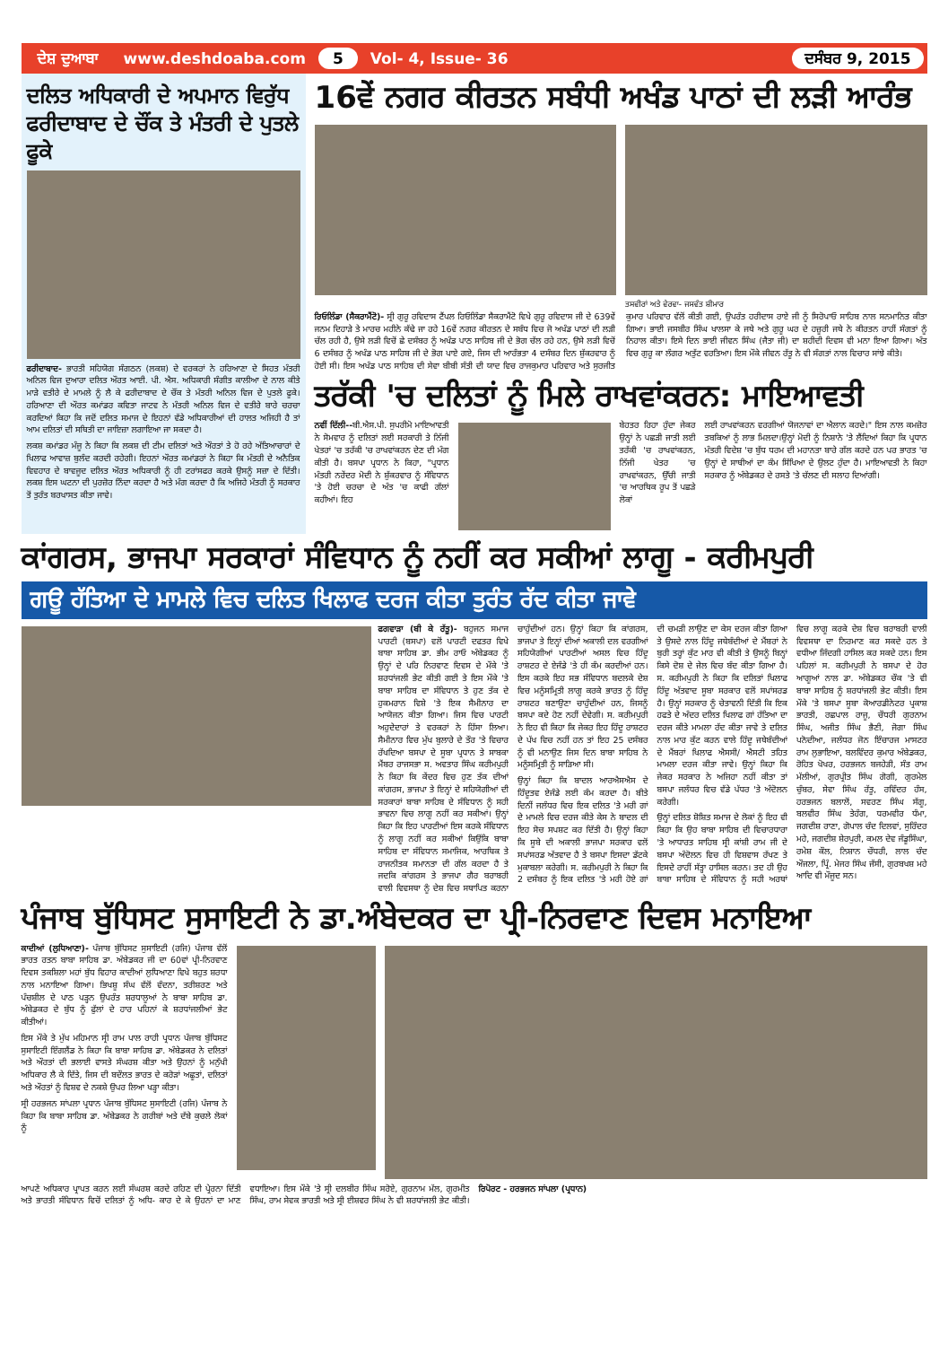ਦੇਸ਼ ਦੁਆਬਾ www.deshdoaba.com 5 Vol- 4, Issue- 36 ਦਸੰਬਰ 9, 2015
ਦਲਿਤ ਅਧਿਕਾਰੀ ਦੇ ਅਪਮਾਨ ਵਿਰੁੱਧ ਫਰੀਦਾਬਾਦ ਦੇ ਚੌਂਕ ਤੇ ਮੰਤਰੀ ਦੇ ਪੁਤਲੇ ਫੂਕੇ
ਫਰੀਦਾਬਾਦ- ਭਾਰਤੀ ਸਹਿਯੋਗ ਸੰਗਠਨ (ਲਕਸ਼) ਦੇ ਵਰਕਰਾਂ ਨੇ ਹਰਿਆਣਾ ਦੇ ਸਿਹਤ ਮੰਤਰੀ ਅਨਿਲ ਵਿਜ ਦੁਆਰਾ ਦਲਿਤ ਔਰਤ ਆਈ. ਪੀ. ਐਸ. ਅਧਿਕਾਰੀ ਸੰਗੀਤ ਕਾਲੀਆ ਦੇ ਨਾਲ ਕੀਤੇ ਮਾੜੇ ਵਤੀਰੇ ਦੇ ਮਾਮਲੇ ਨੂੰ ਲੈ ਕੇ ਫਰੀਦਾਬਾਦ ਦੇ ਚੌਂਕ ਤੇ ਮੰਤਰੀ ਅਨਿਲ ਵਿਜ ਦੇ ਪੁਤਲੇ ਫੂਕੇ। ਹਰਿਆਣਾ ਦੀ ਔਰਤ ਕਮਾਂਡਰ ਕਵਿਤਾ ਜਾਟਵ ਨੇ ਮੰਤਰੀ ਅਨਿਲ ਵਿਜ ਦੇ ਵਤੀਰੇ ਬਾਰੇ ਚਰਚਾ ਕਰਦਿਆਂ ਕਿਹਾ ਕਿ ਜਦੋਂ ਦਲਿਤ ਸਮਾਜ ਦੇ ਇਹਨਾਂ ਵੱਡੇ ਅਧਿਕਾਰੀਆਂ ਦੀ ਹਾਲਤ ਅਜਿਹੀ ਹੈ ਤਾਂ ਆਮ ਦਲਿਤਾਂ ਦੀ ਸਥਿਤੀ ਦਾ ਜਾਇਜ਼ਾ ਲਗਾਇਆ ਜਾ ਸਕਦਾ ਹੈ।
ਲਕਸ਼ ਕਮਾਂਡਰ ਮੰਜੂ ਨੇ ਕਿਹਾ ਕਿ ਲਕਸ਼ ਦੀ ਟੀਮ ਦਲਿਤਾਂ ਅਤੇ ਔਰਤਾਂ ਤੇ ਹੋ ਰਹੇ ਅੱਤਿਆਚਾਰਾਂ ਦੇ ਖਿਲਾਫ ਆਵਾਜ਼ ਬੁਲੰਦ ਕਰਦੀ ਰਹੇਗੀ। ਇਹਨਾਂ ਔਰਤ ਕਮਾਂਡਰਾਂ ਨੇ ਕਿਹਾ ਕਿ ਮੰਤਰੀ ਦੇ ਅਨੈਤਿਕ ਵਿਵਹਾਰ ਦੇ ਬਾਵਜੂਦ ਦਲਿਤ ਔਰਤ ਅਧਿਕਾਰੀ ਨੂੰ ਹੀ ਟਰਾਂਸਫਰ ਕਰਕੇ ਉਸਨੂੰ ਸਜ਼ਾ ਦੇ ਦਿੱਤੀ। ਲਕਸ਼ ਇਸ ਘਟਨਾ ਦੀ ਪੁਰਜ਼ੋਰ ਨਿੰਦਾ ਕਰਦਾ ਹੈ ਅਤੇ ਮੰਗ ਕਰਦਾ ਹੈ ਕਿ ਅਜਿਹੇ ਮੰਤਰੀ ਨੂੰ ਸਰਕਾਰ ਤੋਂ ਤੁਰੰਤ ਬਰਖਾਸਤ ਕੀਤਾ ਜਾਵੇ।
16ਵੇਂ ਨਗਰ ਕੀਰਤਨ ਸਬੰਧੀ ਅਖੰਡ ਪਾਠਾਂ ਦੀ ਲੜੀ ਆਰੰਭ
ਤਸਵੀਰਾਂ ਅਤੇ ਵੇਰਵਾ- ਜਸਵੰਤ ਸ਼ੀਮਾਰ
ਰਿਓਲਿੰਡਾ (ਸੈਕਰਾਮੈਂਟੋ)- ਸ੍ਰੀ ਗੁਰੂ ਰਵਿਦਾਸ ਟੈਂਪਲ ਰਿਓਲਿੰਡਾ ਸੈਕਰਾਮੈਂਟੋ ਵਿਖੇ ਗੁਰੂ ਰਵਿਦਾਸ ਜੀ ਦੇ 639ਵੇਂ ਜਨਮ ਦਿਹਾੜੇ ਤੇ ਮਾਰਚ ਮਹੀਨੇ ਕੱਢੇ ਜਾ ਰਹੇ 16ਵੇਂ ਨਗਰ ਕੀਰਤਨ ਦੇ ਸਬੰਧ ਵਿਚ ਜੋ ਅਖੰਡ ਪਾਠਾਂ ਦੀ ਲੜੀ ਚੱਲ ਰਹੀ ਹੈ, ਉਸੇ ਲੜੀ ਵਿਚੋਂ ਛੇ ਦਸੰਬਰ ਨੂੰ ਅਖੰਡ ਪਾਠ ਸਾਹਿਬ ਜੀ ਦੇ ਭੋਗ ਚੱਲ ਰਹੇ ਹਨ, ਉਸੇ ਲੜੀ ਵਿਚੋਂ 6 ਦਸੰਬਰ ਨੂੰ ਅਖੰਡ ਪਾਠ ਸਾਹਿਬ ਜੀ ਦੇ ਭੋਗ ਪਾਏ ਗਏ, ਜਿਸ ਦੀ ਆਰੰਭਤਾ 4 ਦਸੰਬਰ ਦਿਨ ਸ਼ੁੱਕਰਵਾਰ ਨੂੰ ਹੋਈ ਸੀ। ਇਸ ਅਖੰਡ ਪਾਠ ਸਾਹਿਬ ਦੀ ਸੇਵਾ ਬੀਬੀ ਸੰਤੀ ਦੀ ਯਾਦ ਵਿਚ ਰਾਜਕੁਮਾਰ ਪਰਿਵਾਰ ਅਤੇ ਸੁਰਜੀਤ ਕੁਮਾਰ ਪਰਿਵਾਰ ਵੱਲੋਂ ਕੀਤੀ ਗਈ, ਉਪਰੰਤ ਹਰੀਦਾਸ ਰਾਏ ਜੀ ਨੂੰ ਸਿਰੋਪਾਓ ਸਾਹਿਬ ਨਾਲ ਸਨਮਾਨਿਤ ਕੀਤਾ ਗਿਆ। ਭਾਈ ਜਸਬੀਰ ਸਿੰਘ ਖਾਲਸਾ ਕੇ ਜਥੇ ਅਤੇ ਗੁਰੂ ਘਰ ਦੇ ਹਜ਼ੂਰੀ ਜਥੇ ਨੇ ਕੀਰਤਨ ਰਾਹੀਂ ਸੰਗਤਾਂ ਨੂੰ ਨਿਹਾਲ ਕੀਤਾ। ਇਸੇ ਦਿਨ ਭਾਈ ਜੀਵਨ ਸਿੰਘ (ਜੈਤਾ ਜੀ) ਦਾ ਸ਼ਹੀਦੀ ਦਿਵਸ ਵੀ ਮਨਾ ਇਆ ਗਿਆ। ਅੰਤ ਵਿਚ ਗੁਰੂ ਕਾ ਲੰਗਰ ਅਤੁੱਟ ਵਰਤਿਆ। ਇਸ ਮੌਕੇ ਜੀਵਨ ਰੱਤੂ ਨੇ ਵੀ ਸੰਗਤਾਂ ਨਾਲ ਵਿਚਾਰ ਸਾਂਝੇ ਕੀਤੇ।
ਤਰੱਕੀ 'ਚ ਦਲਿਤਾਂ ਨੂੰ ਮਿਲੇ ਰਾਖਵਾਂਕਰਨ: ਮਾਇਆਵਤੀ
ਨਵੀਂ ਦਿੱਲੀ--ਬੀ.ਐਸ.ਪੀ. ਸੁਪਰੀਮੋ ਮਾਇਆਵਤੀ ਨੇ ਸੋਮਵਾਰ ਨੂੰ ਦਲਿਤਾਂ ਲਈ ਸਰਕਾਰੀ ਤੇ ਨਿੱਜੀ ਖੇਤਰਾਂ 'ਚ ਤਰੱਕੀ 'ਚ ਰਾਖਵਾਂਕਰਨ ਦੇਣ ਦੀ ਮੰਗ ਕੀਤੀ ਹੈ। ਬਸਪਾ ਪ੍ਰਧਾਨ ਨੇ ਕਿਹਾ, "ਪ੍ਰਧਾਨ ਮੰਤਰੀ ਨਰੇਂਦਰ ਮੋਦੀ ਨੇ ਸ਼ੁੱਕਰਵਾਰ ਨੂੰ ਸੰਵਿਧਾਨ 'ਤੇ ਹੋਈ ਚਰਚਾ ਦੇ ਅੰਤ 'ਚ ਕਾਫੀ ਗੱਲਾਂ ਕਹੀਆਂ। ਇਹ
ਬੇਹਤਰ ਰਿਹਾ ਹੁੰਦਾ ਜੇਕਰ ਉਨ੍ਹਾਂ ਨੇ ਪਛੜੀ ਜਾਤੀ ਲਈ ਤਰੱਕੀ 'ਚ ਰਾਖਵਾਂਕਰਨ, ਨਿੱਜੀ ਖੇਤਰ 'ਚ ਰਾਖਵਾਂਕਰਨ, ਉੱਚੀ ਜਾਤੀ 'ਚ ਆਰਥਿਕ ਰੂਪ ਤੋਂ ਪਛੜੇ ਲੋਕਾਂ
ਲਈ ਰਾਖਵਾਂਕਰਨ ਵਰਗੀਆਂ ਯੋਜਨਾਵਾਂ ਦਾ ਐਲਾਨ ਕਰਦੇ।" ਇਸ ਨਾਲ ਕਮਜ਼ੋਰ ਤਬਕਿਆਂ ਨੂੰ ਲਾਭ ਮਿਲਦਾ।ਉਨ੍ਹਾਂ ਮੋਦੀ ਨੂੰ ਨਿਸ਼ਾਨੇ 'ਤੇ ਲੈਂਦਿਆਂ ਕਿਹਾ ਕਿ ਪ੍ਰਧਾਨ ਮੰਤਰੀ ਵਿਦੇਸ਼ 'ਚ ਬੁੱਧ ਧਰਮ ਦੀ ਮਹਾਨਤਾ ਬਾਰੇ ਗੱਲ ਕਰਦੇ ਹਨ ਪਰ ਭਾਰਤ 'ਚ ਉਨ੍ਹਾਂ ਦੇ ਸਾਥੀਆਂ ਦਾ ਕੰਮ ਸਿੱਖਿਆ ਦੇ ਉਲਟ ਹੁੰਦਾ ਹੈ। ਮਾਇਆਵਤੀ ਨੇ ਕਿਹਾ ਸਰਕਾਰ ਨੂੰ ਅੰਬੇਡਕਰ ਦੇ ਰਸਤੇ 'ਤੇ ਚੱਲਣ ਦੀ ਸਲਾਹ ਦਿਆਂਗੀ।
ਕਾਂਗਰਸ, ਭਾਜਪਾ ਸਰਕਾਰਾਂ ਸੰਵਿਧਾਨ ਨੂੰ ਨਹੀਂ ਕਰ ਸਕੀਆਂ ਲਾਗੂ - ਕਰੀਮਪੁਰੀ
ਗਊ ਹੱਤਿਆ ਦੇ ਮਾਮਲੇ ਵਿਚ ਦਲਿਤ ਖਿਲਾਫ ਦਰਜ ਕੀਤਾ ਤੁਰੰਤ ਰੱਦ ਕੀਤਾ ਜਾਵੇ
ਫਗਵਾੜਾ (ਬੀ ਕੇ ਰੱਤੂ)- ਬਹੁਜਨ ਸਮਾਜ ਪਾਰਟੀ (ਬਸਪਾ) ਵਲੋਂ ਪਾਰਟੀ ਦਫਤਰ ਵਿਖੇ ਬਾਬਾ ਸਾਹਿਬ ਡਾ. ਭੀਮ ਰਾਓ ਅੰਬੇਡਕਰ ਨੂੰ ਉਨ੍ਹਾਂ ਦੇ ਪਰਿ ਨਿਰਵਾਣ ਦਿਵਸ ਦੇ ਮੌਕੇ 'ਤੇ ਸ਼ਰਧਾਂਜਲੀ ਭੇਟ ਕੀਤੀ ਗਈ ਤੇ ਇਸ ਮੌਕੇ 'ਤੇ ਬਾਬਾ ਸਾਹਿਬ ਦਾ ਸੰਵਿਧਾਨ ਤੇ ਹੁਣ ਤੱਕ ਦੇ ਹੁਕਮਰਾਨ ਵਿਸ਼ੇ 'ਤੇ ਇਕ ਸੈਮੀਨਾਰ ਦਾ ਆਯੋਜਨ ਕੀਤਾ ਗਿਆ। ਜਿਸ ਵਿਚ ਪਾਰਟੀ ਅਹੁਦੇਦਾਰਾਂ ਤੇ ਵਰਕਰਾਂ ਨੇ ਹਿੱਸਾ ਲਿਆ। ਸੈਮੀਨਾਰ ਵਿਚ ਮੁੱਖ ਬੁਲਾਰੇ ਦੇ ਤੌਰ 'ਤੇ ਵਿਚਾਰ ਰੱਖਦਿਆ ਬਸਪਾ ਦੇ ਸੂਬਾ ਪ੍ਰਧਾਨ ਤੇ ਸਾਬਕਾ ਮੈਂਬਰ ਰਾਜਸਭਾ ਸ. ਅਵਤਾਰ ਸਿੰਘ ਕਰੀਮਪੁਰੀ ਨੇ ਕਿਹਾ ਕਿ ਕੇਂਦਰ ਵਿਚ ਹੁਣ ਤੱਕ ਦੀਆਂ ਕਾਂਗਰਸ, ਭਾਜਪਾ ਤੇ ਇਨ੍ਹਾਂ ਦੇ ਸਹਿਯੋਗੀਆਂ ਦੀ ਸਰਕਾਰਾਂ ਬਾਬਾ ਸਾਹਿਬ ਦੇ ਸੰਵਿਧਾਨ ਨੂੰ ਸਹੀ ਭਾਵਨਾ ਵਿਚ ਲਾਗੂ ਨਹੀਂ ਕਰ ਸਕੀਆਂ। ਉਨ੍ਹਾਂ ਕਿਹਾ ਕਿ ਇਹ ਪਾਰਟੀਆਂ ਇਸ ਕਰਕੇ ਸੰਵਿਧਾਨ ਨੂੰ ਲਾਗੂ ਨਹੀਂ ਕਰ ਸਕੀਆਂ ਕਿਉਂਕਿ ਬਾਬਾ ਸਾਹਿਬ ਦਾ ਸੰਵਿਧਾਨ ਸਮਾਜਿਕ, ਆਰਥਿਕ ਤੇ ਰਾਜਨੀਤਕ ਸਮਾਨਤਾ ਦੀ ਗੱਲ ਕਰਦਾ ਹੈ ਤੇ ਜਦਕਿ ਕਾਂਗਰਸ ਤੇ ਭਾਜਪਾ ਗੈਰ ਬਰਾਬਰੀ ਵਾਲੀ ਵਿਵਸਥਾ ਨੂੰ ਦੇਸ਼ ਵਿਚ ਸਥਾਪਿਤ ਕਰਨਾ ਚਾਹੁੰਦੀਆਂ ਹਨ। ਉਨ੍ਹਾਂ ਕਿਹਾ ਕਿ ਕਾਂਗਰਸ, ਭਾਜਪਾ ਤੇ ਇਨ੍ਹਾਂ ਦੀਆਂ ਅਕਾਲੀ ਦਲ ਵਰਗੀਆਂ ਸਹਿਯੋਗੀਆਂ ਪਾਰਟੀਆਂ ਅਸਲ ਵਿਚ ਹਿੰਦੂ ਰਾਸ਼ਟਰ ਦੇ ਏਜੰਡੇ 'ਤੇ ਹੀ ਕੰਮ ਕਰਦੀਆਂ ਹਨ। ਇਸ ਕਰਕੇ ਇਹ ਸਭ ਸੰਵਿਧਾਨ ਬਦਲਕੇ ਦੇਸ਼ ਵਿਚ ਮਨੂੰਸਮ੍ਰਿਤੀ ਲਾਗੂ ਕਰਕੇ ਭਾਰਤ ਨੂੰ ਹਿੰਦੂ ਰਾਸ਼ਟਰ ਬਣਾਉਣਾ ਚਾਹੁੰਦੀਆਂ ਹਨ, ਜਿਸਨੂੰ ਬਸਪਾ ਕਦੇ ਹੋਣ ਨਹੀਂ ਦੇਵੇਗੀ। ਸ. ਕਰੀਮਪੁਰੀ ਨੇ ਇਹ ਵੀ ਕਿਹਾ ਕਿ ਜੇਕਰ ਇਹ ਹਿੰਦੂ ਰਾਸ਼ਟਰ ਦੇ ਪੱਖ ਵਿਚ ਨਹੀਂ ਹਨ ਤਾਂ ਇਹ 25 ਦਸੰਬਰ ਨੂੰ ਵੀ ਮਨਾਉਣ ਜਿਸ ਦਿਨ ਬਾਬਾ ਸਾਹਿਬ ਨੇ ਮਨੂੰਸਮ੍ਰਿਤੀ ਨੂੰ ਸਾੜਿਆ ਸੀ।
ਉਨ੍ਹਾਂ ਕਿਹਾ ਕਿ ਬਾਦਲ ਆਰਐਸਐਸ ਦੇ ਹਿੰਦੂਤਵ ਏਜੰਡੇ ਲਈ ਕੰਮ ਕਰਦਾ ਹੈ। ਬੀਤੇ ਦਿਨੀਂ ਜਲੰਧਰ ਵਿਚ ਇਕ ਦਲਿਤ 'ਤੇ ਮਰੀ ਗਾਂ ਦੇ ਮਾਮਲੇ ਵਿਚ ਦਰਜ ਕੀਤੇ ਕੇਸ ਨੇ ਬਾਦਲ ਦੀ ਇਹ ਸੋਚ ਸਪਸ਼ਟ ਕਰ ਦਿੱਤੀ ਹੈ। ਉਨ੍ਹਾਂ ਕਿਹਾ ਕਿ ਸੂਬੇ ਦੀ ਅਕਾਲੀ ਭਾਜਪਾ ਸਰਕਾਰ ਵਲੋਂ ਸਪਾਂਸਰਡ ਅੱਤਵਾਦ ਹੈ ਤੇ ਬਸਪਾ ਇਸਦਾ ਡੱਟਕੇ ਮੁਕਾਬਲਾ ਕਰੇਗੀ। ਸ. ਕਰੀਮਪੁਰੀ ਨੇ ਕਿਹਾ ਕਿ 2 ਦਸੰਬਰ ਨੂੰ ਇਕ ਦਲਿਤ 'ਤੇ ਮਰੀ ਹੋਏ ਗਾਂ ਦੀ ਚਮੜੀ ਲਾਉਣ ਦਾ ਕੇਸ ਦਰਜ ਕੀਤਾ ਗਿਆ ਤੇ ਉਸਦੇ ਨਾਲ ਹਿੰਦੂ ਜਥੇਬੰਦੀਆਂ ਦੇ ਮੈਂਬਰਾਂ ਨੇ ਬੁਰੀ ਤਰ੍ਹਾਂ ਕੁੱਟ ਮਾਰ ਵੀ ਕੀਤੀ ਤੇ ਉਸਨੂੰ ਬਿਨ੍ਹਾਂ ਕਿਸੇ ਦੋਸ਼ ਦੇ ਜੇਲ ਵਿਚ ਬੰਦ ਕੀਤਾ ਗਿਆ ਹੈ। ਸ. ਕਰੀਮਪੁਰੀ ਨੇ ਕਿਹਾ ਕਿ ਦਲਿਤਾਂ ਖਿਲਾਫ ਹਿੰਦੂ ਅੱਤਵਾਦ ਸੂਬਾ ਸਰਕਾਰ ਵਲੋਂ ਸਪਾਂਸਰਡ ਹੈ। ਉਨ੍ਹਾਂ ਸਰਕਾਰ ਨੂੰ ਚੇਤਾਵਨੀ ਦਿੱਤੀ ਕਿ ਇਕ ਹਫਤੇ ਦੇ ਅੰਦਰ ਦਲਿਤ ਖਿਲਾਫ ਗਾਂ ਹੱਤਿਆ ਦਾ ਦਰਜ ਕੀਤੇ ਮਾਮਲਾ ਰੱਦ ਕੀਤਾ ਜਾਵੇ ਤੇ ਦਲਿਤ ਨਾਲ ਮਾਰ ਕੁੱਟ ਕਰਨ ਵਾਲੇ ਹਿੰਦੂ ਜਥੇਬੰਦੀਆਂ ਦੇ ਮੈਂਬਰਾਂ ਖਿਲਾਫ ਐਸਸੀ/ ਐਸਟੀ ਤਹਿਤ ਮਾਮਲਾ ਦਰਜ ਕੀਤਾ ਜਾਵੇ। ਉਨ੍ਹਾਂ ਕਿਹਾ ਕਿ ਜੇਕਰ ਸਰਕਾਰ ਨੇ ਅਜਿਹਾ ਨਹੀਂ ਕੀਤਾ ਤਾਂ ਬਸਪਾ ਜਲੰਧਰ ਵਿਚ ਵੱਡੇ ਪੱਧਰ 'ਤੇ ਅੰਦੋਲਨ ਕਰੇਗੀ।
ਉਨ੍ਹਾਂ ਦਲਿਤ ਸ਼ੋਸ਼ਿਤ ਸਮਾਜ ਦੇ ਲੋਕਾਂ ਨੂੰ ਇਹ ਵੀ ਕਿਹਾ ਕਿ ਉਹ ਬਾਬਾ ਸਾਹਿਬ ਦੀ ਵਿਚਾਰਧਾਰਾ 'ਤੇ ਆਧਾਰਤ ਸਾਹਿਬ ਸ੍ਰੀ ਕਾਂਸ਼ੀ ਰਾਮ ਜੀ ਦੇ ਬਸਪਾ ਅੰਦੋਲਨ ਵਿਚ ਹੀ ਵਿਸ਼ਵਾਸ ਰੱਖਣ ਤੇ ਇਸਦੇ ਰਾਹੀਂ ਸੱਤ੍ਹਾ ਹਾਸਿਲ ਕਰਨ। ਤਦ ਹੀ ਉਹ ਬਾਬਾ ਸਾਹਿਬ ਦੇ ਸੰਵਿਧਾਨ ਨੂੰ ਸਹੀ ਅਰਥਾਂ ਵਿਚ ਲਾਗੂ ਕਰਕੇ ਦੇਸ਼ ਵਿਚ ਬਰਾਬਰੀ ਵਾਲੀ ਵਿਵਸਥਾ ਦਾ ਨਿਰਮਾਣ ਕਰ ਸਕਦੇ ਹਨ ਤੇ ਵਧੀਆ ਜਿੰਦਗੀ ਹਾਸਿਲ ਕਰ ਸਕਦੇ ਹਨ। ਇਸ ਪਹਿਲਾਂ ਸ. ਕਰੀਮਪੁਰੀ ਨੇ ਬਸਪਾ ਦੇ ਹੋਰ ਆਗੂਆਂ ਨਾਲ ਡਾ. ਅੰਬੇਡਕਰ ਚੌਕ 'ਤੇ ਵੀ ਬਾਬਾ ਸਾਹਿਬ ਨੂੰ ਸ਼ਰਧਾਂਜਲੀ ਭੇਟ ਕੀਤੀ। ਇਸ ਮੌਕੇ 'ਤੇ ਬਸਪਾ ਸੂਬਾ ਕੋਆਰਡੀਨੇਟਰ ਪ੍ਰਕਾਸ਼ ਭਾਰਤੀ, ਰਛਪਾਲ ਰਾਜੂ, ਚੌਧਰੀ ਗੁਰਨਾਮ ਸਿੰਘ, ਅਜੀਤ ਸਿੰਘ ਭੈਣੀ, ਜੋਗਾ ਸਿੰਘ ਪਨੋਦੀਆ, ਜਲੰਧਰ ਜੋਨ ਇੰਚਾਰਜ ਮਾਸਟਰ ਰਾਮ ਲੁਭਾਇਆ, ਬਲਵਿੰਦਰ ਕੁਮਾਰ ਅੰਬੇਡਕਰ, ਰੋਹਿਤ ਖੋਖਰ, ਹਰਭਜਨ ਬਜਹੇੜੀ, ਸੰਤ ਰਾਮ ਮੱਲੀਆਂ, ਗੁਰਪ੍ਰੀਤ ਸਿੰਘ ਗੋਗੀ, ਗੁਰਮੇਲ ਚੁੰਬਰ, ਸੇਵਾ ਸਿੰਘ ਰੱਤੂ, ਰਵਿੰਦਰ ਹੰਸ, ਹਰਭਜਨ ਬਲਾਲੋਂ, ਸਵਰਣ ਸਿੰਘ ਸੱਗੂ, ਬਲਵੀਰ ਸਿੰਘ ਤੇਹੰਗ, ਧਰਮਵੀਰ ਧੰਮਾ, ਜਗਦੀਸ਼ ਰਾਣਾ, ਗੋਪਾਲ ਚੰਦ ਦਿਲਵਾਂ, ਸੁਰਿੰਦਰ ਮਹੇ, ਜਗਦੀਸ਼ ਸ਼ੇਰਪੁਰੀ, ਕਮਲ ਦੇਵ ਜੰਡੂਸਿੰਘਾ, ਰਮੇਸ਼ ਕੌਲ, ਨਿਸ਼ਾਨ ਚੌਧਰੀ, ਲਾਲ ਚੰਦ ਔਜਲਾ, ਪ੍ਰਿੰ. ਮੇਜਰ ਸਿੰਘ ਜੱਸੀ, ਗੁਰਬਖਸ਼ ਮਹੇ ਆਦਿ ਵੀ ਮੌਜੂਦ ਸਨ।
ਪੰਜਾਬ ਬੁੱਧਿਸਟ ਸੁਸਾਇਟੀ ਨੇ ਡਾ.ਅੰਬੇਦਕਰ ਦਾ ਪ੍ਰੀ-ਨਿਰਵਾਣ ਦਿਵਸ ਮਨਾਇਆ
ਕਾਦੀਆਂ (ਲੁਧਿਆਣਾ)- ਪੰਜਾਬ ਬੁੱਧਿਸਟ ਸੁਸਾਇਟੀ (ਰਜਿ) ਪੰਜਾਬ ਵੱਲੋਂ ਭਾਰਤ ਰਤਨ ਬਾਬਾ ਸਾਹਿਬ ਡਾ. ਅੰਬੇਡਕਰ ਜੀ ਦਾ 60ਵਾਂ ਪ੍ਰੀ-ਨਿਰਵਾਣ ਦਿਵਸ ਤਕਸ਼ਿਲਾ ਮਹਾਂ ਬੁੱਧ ਵਿਹਾਰ ਕਾਦੀਆਂ ਲੁਧਿਆਣਾ ਵਿਖੇ ਬਹੁਤ ਸ਼ਰਧਾ ਨਾਲ ਮਨਾਇਆ ਗਿਆ। ਭਿਖਸ਼ੂ ਸੰਘ ਵੱਲੋਂ ਵੰਦਨਾ, ਤਰੀਸ਼ਰਣ ਅਤੇ ਪੰਚਸ਼ੀਲ ਦੇ ਪਾਠ ਪੜ੍ਹਨ ਉਪਰੰਤ ਸ਼ਰਧਾਲੂਆਂ ਨੇ ਬਾਬਾ ਸਾਹਿਬ ਡਾ. ਅੰਬੇਡਕਰ ਦੇ ਬੁੱਧ ਨੂੰ ਫੁੱਲਾਂ ਦੇ ਹਾਰ ਪਹਿਨਾਂ ਕੇ ਸ਼ਰਧਾਂਜਲੀਆਂ ਭੇਟ ਕੀਤੀਆਂ।
ਇਸ ਮੌਕੇ ਤੇ ਮੁੱਖ ਮਹਿਮਾਨ ਸ੍ਰੀ ਰਾਮ ਪਾਲ ਰਾਹੀ ਪ੍ਰਧਾਨ ਪੰਜਾਬ ਬੁੱਧਿਸਟ ਸੁਸਾਇਟੀ ਇੰਗਲੈਂਡ ਨੇ ਕਿਹਾ ਕਿ ਬਾਬਾ ਸਾਹਿਬ ਡਾ. ਅੰਬੇਡਕਰ ਨੇ ਦਲਿਤਾਂ ਅਤੇ ਔਰਤਾਂ ਦੀ ਭਲਾਈ ਵਾਸਤੇ ਸੰਘਰਸ਼ ਕੀਤਾ ਅਤੇ ਉਹਨਾਂ ਨੂੰ ਮਨੁੱਖੀ ਅਧਿਕਾਰ ਲੈ ਕੇ ਦਿੱਤੇ, ਜਿਸ ਦੀ ਬਦੌਲਤ ਭਾਰਤ ਦੇ ਕਰੋੜਾਂ ਅਛੂਤਾਂ, ਦਲਿਤਾਂ ਅਤੇ ਔਰਤਾਂ ਨੂੰ ਵਿਸ਼ਵ ਦੇ ਨਕਸ਼ੇ ਉਪਰ ਲਿਆ ਖੜ੍ਹਾ ਕੀਤਾ।
ਸ੍ਰੀ ਹਰਭਜਨ ਸਾਂਪਲਾ ਪ੍ਰਧਾਨ ਪੰਜਾਬ ਬੁੱਧਿਸਟ ਸੁਸਾਇਟੀ (ਰਜਿ) ਪੰਜਾਬ ਨੇ ਕਿਹਾ ਕਿ ਬਾਬਾ ਸਾਹਿਬ ਡਾ. ਅੰਬੇਡਕਰ ਨੇ ਗਰੀਬਾਂ ਅਤੇ ਦੱਬੇ ਕੁਚਲੇ ਲੋਕਾਂ ਨੂੰ
ਆਪਣੇ ਅਧਿਕਾਰ ਪ੍ਰਾਪਤ ਕਰਨ ਲਈ ਸੰਘਰਸ਼ ਕਰਦੇ ਰਹਿਣ ਦੀ ਪ੍ਰੇਰਨਾ ਦਿੱਤੀ ਅਤੇ ਭਾਰਤੀ ਸੰਵਿਧਾਨ ਵਿਚੋਂ ਦਲਿਤਾਂ ਨੂੰ ਅਧਿ- ਕਾਰ ਦੇ ਕੇ ਉਹਨਾਂ ਦਾ ਮਾਣ ਵਧਾਇਆ। ਇਸ ਮੌਕੇ 'ਤੇ ਸ੍ਰੀ ਦਲਬੀਰ ਸਿੰਘ ਸਰੋਏ, ਗੁਰਨਾਮ ਮੱਲ, ਗੁਰਮੀਤ ਸਿੰਘ, ਰਾਮ ਸੇਵਕ ਭਾਰਤੀ ਅਤੇ ਸ੍ਰੀ ਈਸ਼ਵਰ ਸਿੰਘ ਨੇ ਵੀ ਸ਼ਰਧਾਂਜਲੀ ਭੇਟ ਕੀਤੀ। ਰਿਪੋਰਟ - ਹਰਭਜਨ ਸਾਂਪਲਾ (ਪ੍ਰਧਾਨ)